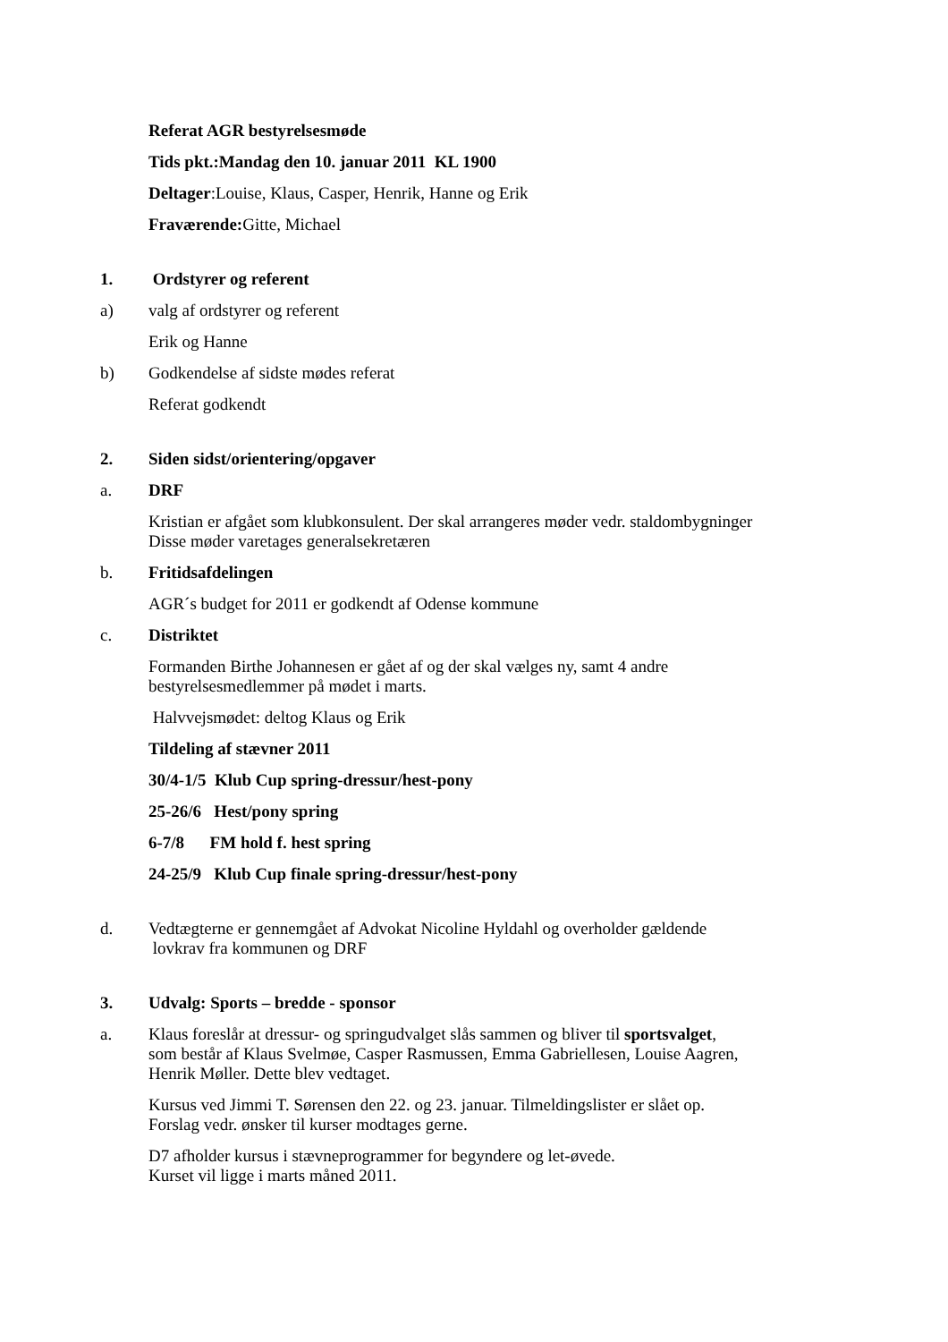Referat AGR bestyrelsesmøde
Tids pkt.:Mandag den 10. januar 2011 KL 1900
Deltager:Louise, Klaus, Casper, Henrik, Hanne og Erik
Fraværende: Gitte, Michael
1. Ordstyrer og referent
a) valg af ordstyrer og referent
Erik og Hanne
b) Godkendelse af sidste mødes referat
Referat godkendt
2. Siden sidst/orientering/opgaver
a. DRF
Kristian er afgået som klubkonsulent. Der skal arrangeres møder vedr. staldombygninger
Disse møder varetages generalsekretæren
b. Fritidsafdelingen
AGR´s budget for 2011 er godkendt af Odense kommune
c. Distriktet
Formanden Birthe Johannesen er gået af og der skal vælges ny, samt 4 andre
bestyrelsesmedlemmer på mødet i marts.
Halvvejsmødet: deltog Klaus og Erik
Tildeling af stævner 2011
30/4-1/5 Klub Cup spring-dressur/hest-pony
25-26/6 Hest/pony spring
6-7/8 FM hold f. hest spring
24-25/9 Klub Cup finale spring-dressur/hest-pony
d. Vedtægterne er gennemgået af Advokat Nicoline Hyldahl og overholder gældende
lovkrav fra kommunen og DRF
3. Udvalg: Sports – bredde - sponsor
a. Klaus foreslår at dressur- og springudvalget slås sammen og bliver til sportsvalget,
som består af Klaus Svelmøe, Casper Rasmussen, Emma Gabriellesen, Louise Aagren,
Henrik Møller. Dette blev vedtaget.
Kursus ved Jimmi T. Sørensen den 22. og 23. januar. Tilmeldingslister er slået op.
Forslag vedr. ønsker til kurser modtages gerne.
D7 afholder kursus i stævneprogrammer for begyndere og let-øvede.
Kurset vil ligge i marts måned 2011.